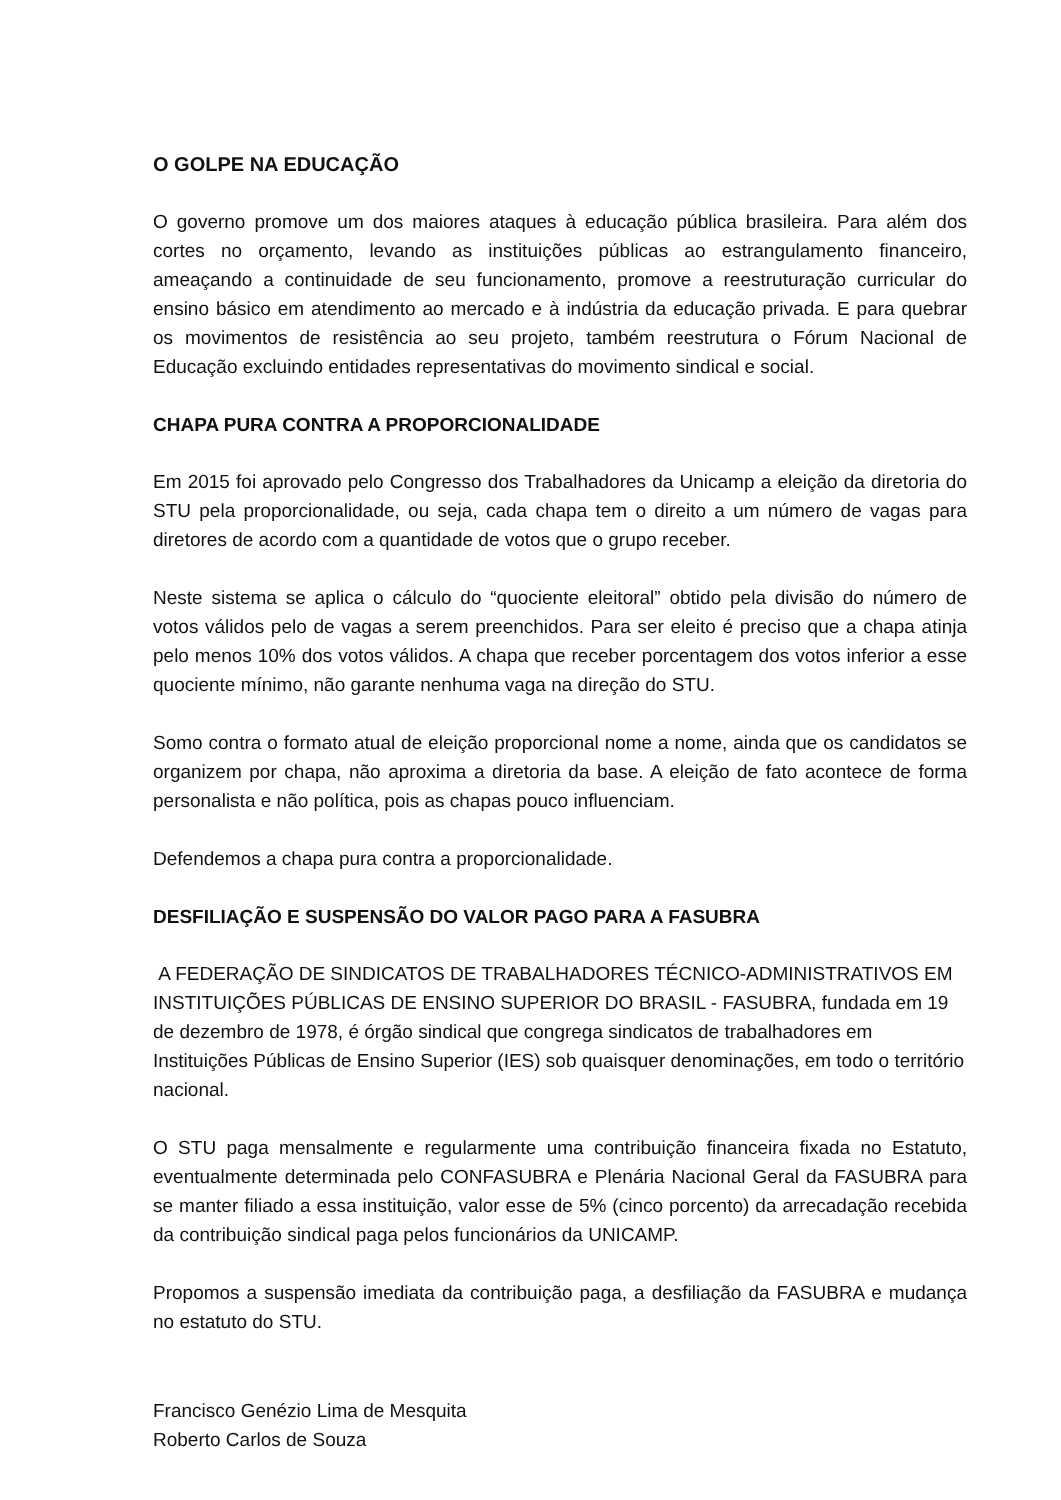O GOLPE NA EDUCAÇÃO
O governo promove um dos maiores ataques à educação pública brasileira. Para além dos cortes no orçamento, levando as instituições públicas ao estrangulamento financeiro, ameaçando a continuidade de seu funcionamento, promove a reestruturação curricular do ensino básico em atendimento ao mercado e à indústria da educação privada. E para quebrar os movimentos de resistência ao seu projeto, também reestrutura o Fórum Nacional de Educação excluindo entidades representativas do movimento sindical e social.
CHAPA PURA CONTRA A PROPORCIONALIDADE
Em 2015 foi aprovado pelo Congresso dos Trabalhadores da Unicamp a eleição da diretoria do STU pela proporcionalidade, ou seja, cada chapa tem o direito a um número de vagas para diretores de acordo com a quantidade de votos que o grupo receber.
Neste sistema se aplica o cálculo do “quociente eleitoral” obtido pela divisão do número de votos válidos pelo de vagas a serem preenchidos. Para ser eleito é preciso que a chapa atinja pelo menos 10% dos votos válidos. A chapa que receber porcentagem dos votos inferior a esse quociente mínimo, não garante nenhuma vaga na direção do STU.
Somo contra o formato atual de eleição proporcional nome a nome, ainda que os candidatos se organizem por chapa, não aproxima a diretoria da base. A eleição de fato acontece de forma personalista e não política, pois as chapas pouco influenciam.
Defendemos a chapa pura contra a proporcionalidade.
DESFILIAÇÃO E SUSPENSÃO DO VALOR PAGO PARA A FASUBRA
A FEDERAÇÃO DE SINDICATOS DE TRABALHADORES TÉCNICO-ADMINISTRATIVOS EM INSTITUIÇÕES PÚBLICAS DE ENSINO SUPERIOR DO BRASIL - FASUBRA, fundada em 19 de dezembro de 1978, é órgão sindical que congrega sindicatos de trabalhadores em Instituições Públicas de Ensino Superior (IES) sob quaisquer denominações, em todo o território nacional.
O STU paga mensalmente e regularmente uma contribuição financeira fixada no Estatuto, eventualmente determinada pelo CONFASUBRA e Plenária Nacional Geral da FASUBRA para se manter filiado a essa instituição, valor esse de 5% (cinco porcento) da arrecadação recebida da contribuição sindical paga pelos funcionários da UNICAMP.
Propomos a suspensão imediata da contribuição paga, a desfiliação da FASUBRA e mudança no estatuto do STU.
Francisco Genézio Lima de Mesquita
Roberto Carlos de Souza